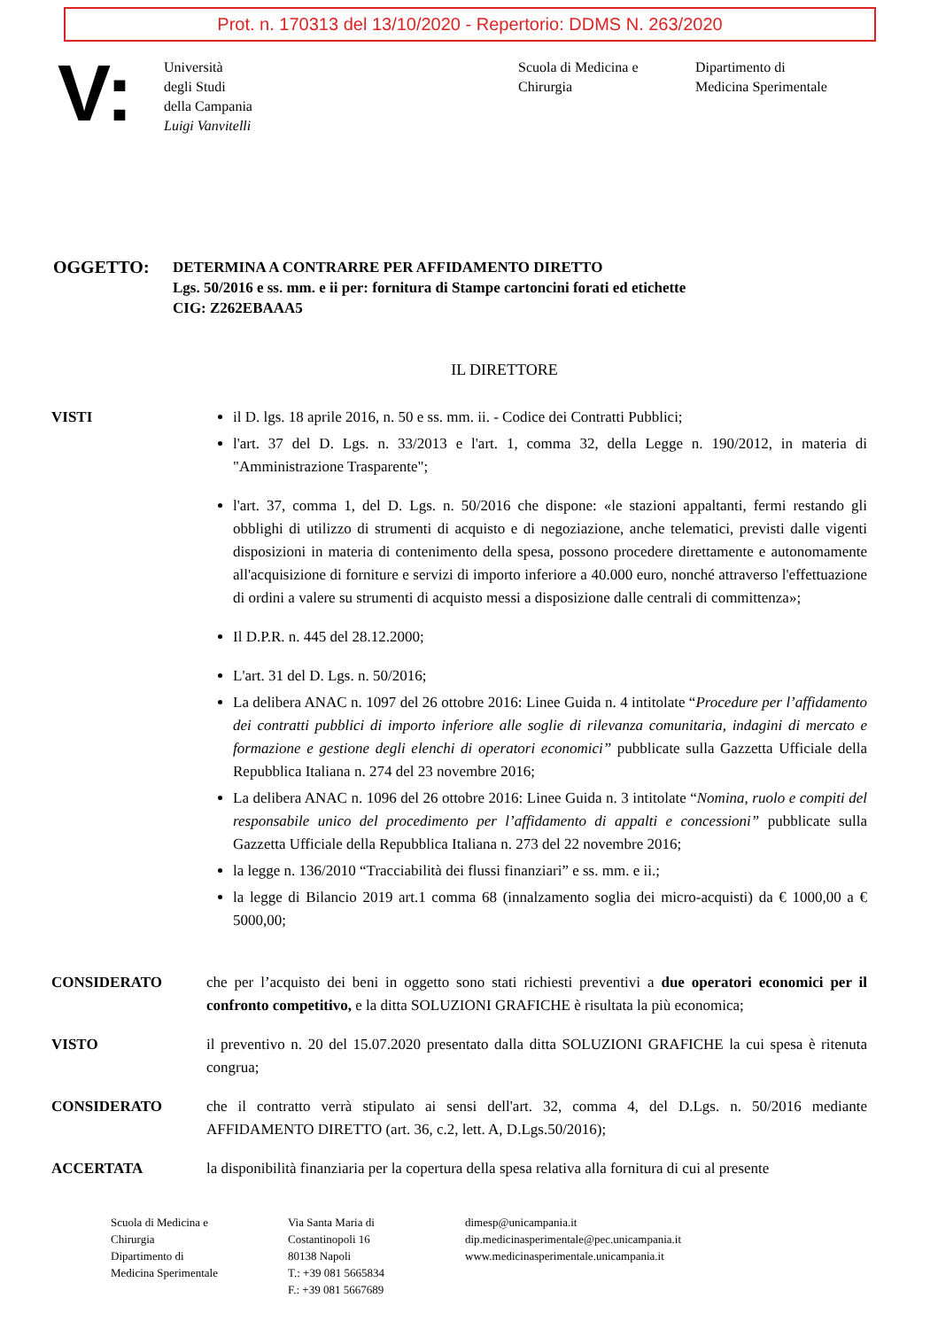Prot. n. 170313 del 13/10/2020 - Repertorio: DDMS N. 263/2020
V:
Università
degli Studi
della Campania
Luigi Vanvitelli
Scuola di Medicina e
Chirurgia
Dipartimento di
Medicina Sperimentale
OGGETTO:
DETERMINA A CONTRARRE PER AFFIDAMENTO DIRETTO
Lgs. 50/2016 e ss. mm. e ii per: fornitura di Stampe cartoncini forati ed etichette
CIG: Z262EBAAA5
IL DIRETTORE
VISTI il D. lgs. 18 aprile 2016, n. 50 e ss. mm. ii. - Codice dei Contratti Pubblici;
l'art. 37 del D. Lgs. n. 33/2013 e l'art. 1, comma 32, della Legge n. 190/2012, in materia di "Amministrazione Trasparente";
l'art. 37, comma 1, del D. Lgs. n. 50/2016 che dispone: «le stazioni appaltanti, fermi restando gli obblighi di utilizzo di strumenti di acquisto e di negoziazione, anche telematici, previsti dalle vigenti disposizioni in materia di contenimento della spesa, possono procedere direttamente e autonomamente all'acquisizione di forniture e servizi di importo inferiore a 40.000 euro, nonché attraverso l'effettuazione di ordini a valere su strumenti di acquisto messi a disposizione dalle centrali di committenza»;
Il D.P.R. n. 445 del 28.12.2000;
L'art. 31 del D. Lgs. n. 50/2016;
La delibera ANAC n. 1097 del 26 ottobre 2016: Linee Guida n. 4 intitolate “Procedure per l’affidamento dei contratti pubblici di importo inferiore alle soglie di rilevanza comunitaria, indagini di mercato e formazione e gestione degli elenchi di operatori economici” pubblicate sulla Gazzetta Ufficiale della Repubblica Italiana n. 274 del 23 novembre 2016;
La delibera ANAC n. 1096 del 26 ottobre 2016: Linee Guida n. 3 intitolate “Nomina, ruolo e compiti del responsabile unico del procedimento per l’affidamento di appalti e concessioni” pubblicate sulla Gazzetta Ufficiale della Repubblica Italiana n. 273 del 22 novembre 2016;
la legge n. 136/2010 “Tracciabilità dei flussi finanziari” e ss. mm. e ii.;
la legge di Bilancio 2019 art.1 comma 68 (innalzamento soglia dei micro-acquisti) da € 1000,00 a € 5000,00;
CONSIDERATO che per l’acquisto dei beni in oggetto sono stati richiesti preventivi a due operatori economici per il confronto competitivo, e la ditta SOLUZIONI GRAFICHE è risultata la più economica;
VISTO il preventivo n. 20 del 15.07.2020 presentato dalla ditta SOLUZIONI GRAFICHE la cui spesa è ritenuta congrua;
CONSIDERATO che il contratto verrà stipulato ai sensi dell'art. 32, comma 4, del D.Lgs. n. 50/2016 mediante AFFIDAMENTO DIRETTO (art. 36, c.2, lett. A, D.Lgs.50/2016);
ACCERTATA la disponibilità finanziaria per la copertura della spesa relativa alla fornitura di cui al presente
Scuola di Medicina e
Chirurgia
Dipartimento di
Medicina Sperimentale
Via Santa Maria di
Costantinopoli 16
80138 Napoli
T.: +39 081 5665834
F.: +39 081 5667689
dimesp@unicampania.it
dip.medicinasperimentale@pec.unicampania.it
www.medicinasperimentale.unicampania.it